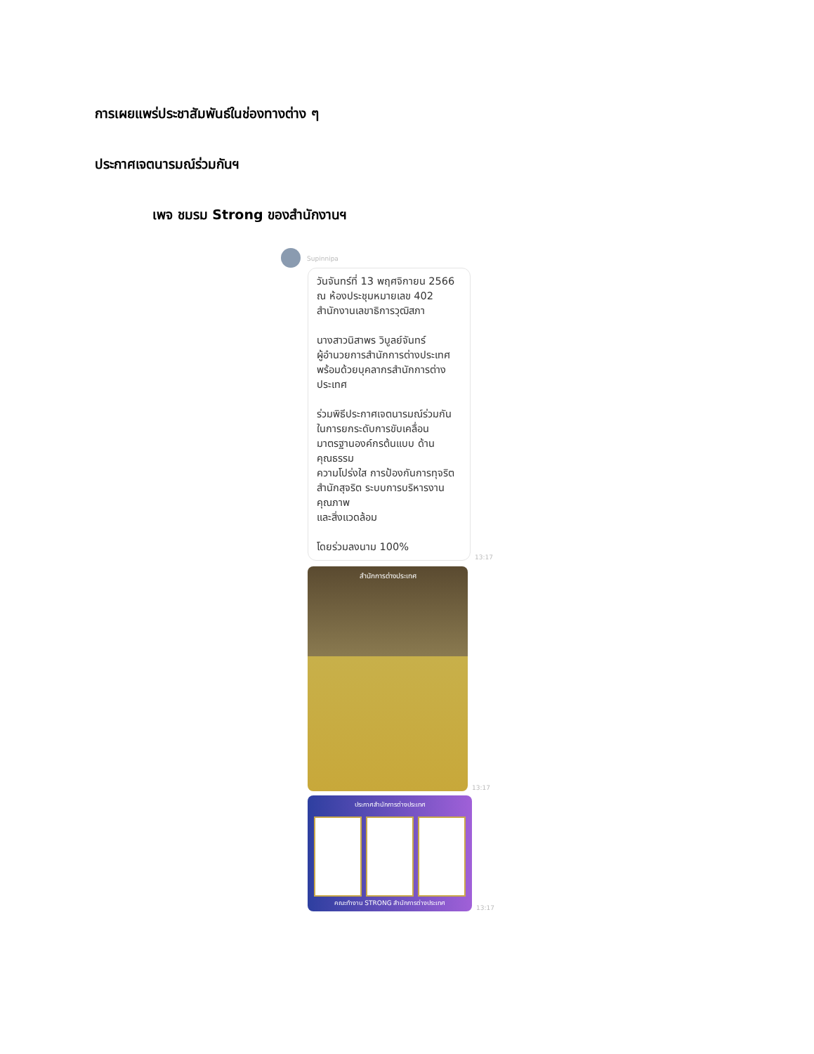การเผยแพร่ประชาสัมพันธ์ในช่องทางต่าง ๆ
ประกาศเจตนารมณ์ร่วมกันฯ
เพจ ชมรม Strong ของสำนักงานฯ
Supinnipa
วันจันทร์ที่ 13 พฤศจิกายน 2566
ณ ห้องประชุมหมายเลข 402
สำนักงานเลขาธิการวุฒิสภา
นางสาวนิสาพร วิบูลย์จันทร์
ผู้อำนวยการสำนักการต่างประเทศ
พร้อมด้วยบุคลากรสำนักการต่างประเทศ
ร่วมพิธีประกาศเจตนารมณ์ร่วมกัน
ในการยกระดับการขับเคลื่อน
มาตรฐานองค์กรต้นแบบ ด้าน
คุณธรรม
ความโปร่งใส การป้องกันการทุจริต
สำนักสุจริต ระบบการบริหารงาน
คุณภาพ
และสิ่งแวดล้อม
โดยร่วมลงนาม 100%
13:17
สำนักการต่างประเทศ
13:17
ประกาศสำนักการต่างประเทศ
คณะทำงาน STRONG สำนักการต่างประเทศ
13:17